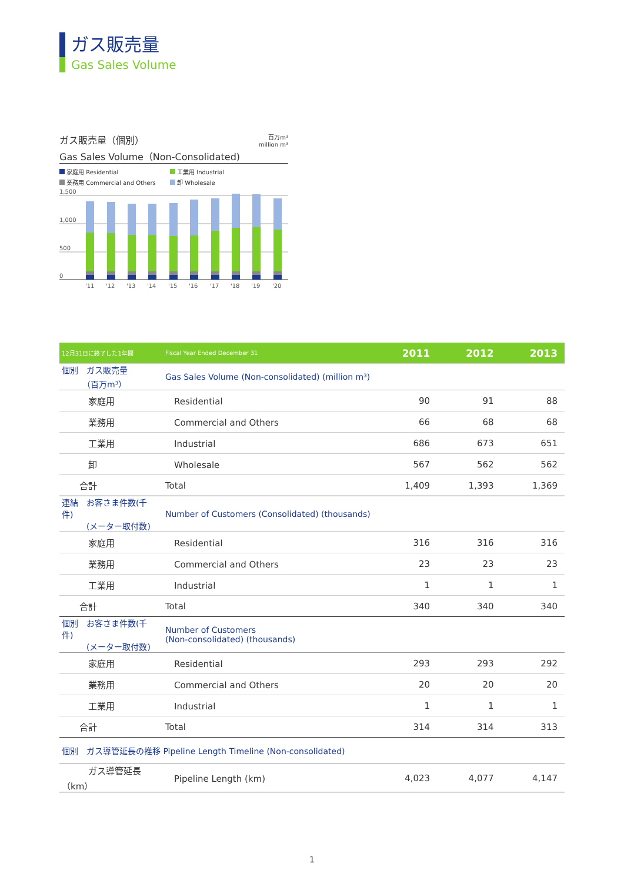ガス販売量
Gas Sales Volume
ガス販売量（個別）
Gas Sales Volume（Non-Consolidated) 百万m³
million m³
家庭用 Residential 工業用 Industrial 業務用 Commercial and Others 卸 Wholesale
1,500
1,000
500
0
'11
'12
'13
'14
'15
'16
'17
'18
'19
'20
| 12月31日に終了した1年間 | Fiscal Year Ended December 31 | 2011 | 2012 | 2013 |
| --- | --- | --- | --- | --- |
| 個別 ガス販売量 （百万m³） | Gas Sales Volume (Non-consolidated) (million m³) | | | |
| 家庭用 | Residential | 90 | 91 | 88 |
| 業務用 | Commercial and Others | 66 | 68 | 68 |
| 工業用 | Industrial | 686 | 673 | 651 |
| 卸 | Wholesale | 567 | 562 | 562 |
| 合計 | Total | 1,409 | 1,393 | 1,369 |
| 連結 お客さま件数(千件) (メーター取付数) | Number of Customers (Consolidated) (thousands) | | | |
| 家庭用 | Residential | 316 | 316 | 316 |
| 業務用 | Commercial and Others | 23 | 23 | 23 |
| 工業用 | Industrial | 1 | 1 | 1 |
| 合計 | Total | 340 | 340 | 340 |
| 個別 お客さま件数(千件) (メーター取付数) | Number of Customers (Non-consolidated) (thousands) | | | |
| 家庭用 | Residential | 293 | 293 | 292 |
| 業務用 | Commercial and Others | 20 | 20 | 20 |
| 工業用 | Industrial | 1 | 1 | 1 |
| 合計 | Total | 314 | 314 | 313 |
| 個別 ガス導管延長の推移 Pipeline Length Timeline (Non-consolidated) | | | | |
| ガス導管延長（km） | Pipeline Length (km) | 4,023 | 4,077 | 4,147 |
1